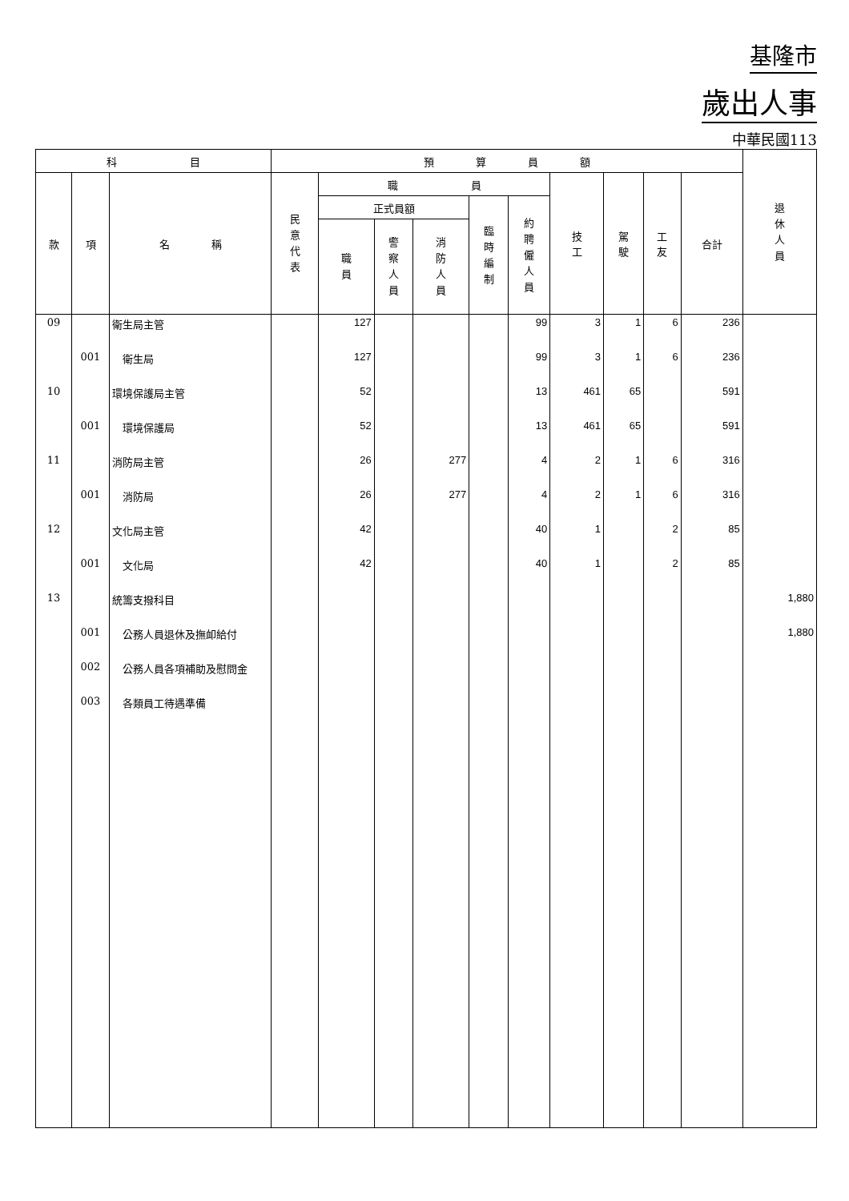基隆市
歲出人事
中華民國113
| 科 目 | | | 預 算 員 額 | | | | | | | | | | 退 休 人 員 |
| --- | --- | --- | --- | --- | --- | --- | --- | --- | --- | --- | --- | --- | --- |
| 款 | 項 | 名 稱 | 民 意 代 表 | 職 員 | | | | | 技 工 | 駕 駛 | 工 友 | 合計 | |
| | | | | 正式員額 | | | 臨 時 編 制 | 約 聘 僱 人 員 | | | | | |
| | | | | 職 員 | 警 察 人 員 | 消 防 人 員 | | | | | | | |
| 09 | | 衛生局主管 | | 127 | | | | 99 | 3 | 1 | 6 | 236 | |
| | 001 | 衛生局 | | 127 | | | | 99 | 3 | 1 | 6 | 236 | |
| 10 | | 環境保護局主管 | | 52 | | | | 13 | 461 | 65 | | 591 | |
| | 001 | 環境保護局 | | 52 | | | | 13 | 461 | 65 | | 591 | |
| 11 | | 消防局主管 | | 26 | | 277 | | 4 | 2 | 1 | 6 | 316 | |
| | 001 | 消防局 | | 26 | | 277 | | 4 | 2 | 1 | 6 | 316 | |
| 12 | | 文化局主管 | | 42 | | | | 40 | 1 | | 2 | 85 | |
| | 001 | 文化局 | | 42 | | | | 40 | 1 | | 2 | 85 | |
| 13 | | 統籌支撥科目 | | | | | | | | | | | 1,880 |
| | 001 | 公務人員退休及撫卹給付 | | | | | | | | | | | 1,880 |
| | 002 | 公務人員各項補助及慰問金 | | | | | | | | | | | |
| | 003 | 各類員工待遇準備 | | | | | | | | | | | |